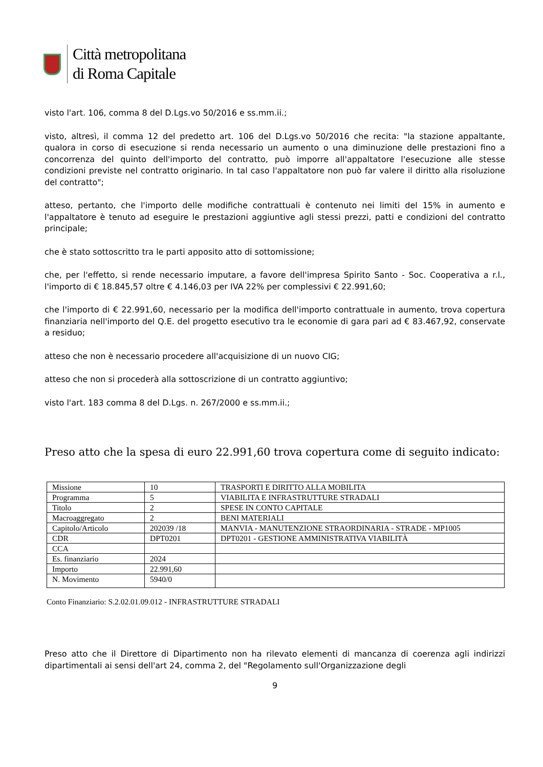Città metropolitana
di Roma Capitale
visto l'art. 106, comma 8 del D.Lgs.vo 50/2016 e ss.mm.ii.;
visto, altresì, il comma 12 del predetto art. 106 del D.Lgs.vo 50/2016 che recita: "la stazione appaltante, qualora in corso di esecuzione si renda necessario un aumento o una diminuzione delle prestazioni fino a concorrenza del quinto dell'importo del contratto, può imporre all'appaltatore l'esecuzione alle stesse condizioni previste nel contratto originario. In tal caso l'appaltatore non può far valere il diritto alla risoluzione del contratto";
atteso, pertanto, che l'importo delle modifiche contrattuali è contenuto nei limiti del 15% in aumento e l'appaltatore è tenuto ad eseguire le prestazioni aggiuntive agli stessi prezzi, patti e condizioni del contratto principale;
che è stato sottoscritto tra le parti apposito atto di sottomissione;
che, per l'effetto, si rende necessario imputare, a favore dell'impresa Spirito Santo - Soc. Cooperativa a r.l., l'importo di € 18.845,57 oltre € 4.146,03 per IVA 22% per complessivi € 22.991,60;
che l'importo di € 22.991,60, necessario per la modifica dell'importo contrattuale in aumento, trova copertura finanziaria nell'importo del Q.E. del progetto esecutivo tra le economie di gara pari ad € 83.467,92, conservate a residuo;
atteso che non è necessario procedere all'acquisizione di un nuovo CIG;
atteso che non si procederà alla sottoscrizione di un contratto aggiuntivo;
visto l'art. 183 comma 8 del D.Lgs. n. 267/2000 e ss.mm.ii.;
Preso atto che la spesa di euro 22.991,60 trova copertura come di seguito indicato:
| Missione | 10 | TRASPORTI E DIRITTO ALLA MOBILITA |
| Programma | 5 | VIABILITA E INFRASTRUTTURE STRADALI |
| Titolo | 2 | SPESE IN CONTO CAPITALE |
| Macroaggregato | 2 | BENI MATERIALI |
| Capitolo/Articolo | 202039 /18 | MANVIA - MANUTENZIONE STRAORDINARIA - STRADE - MP1005 |
| CDR | DPT0201 | DPT0201 - GESTIONE AMMINISTRATIVA VIABILITÀ |
| CCA | | |
| Es. finanziario | 2024 | |
| Importo | 22.991,60 | |
| N. Movimento | 5940/0 | |
Conto Finanziario: S.2.02.01.09.012 - INFRASTRUTTURE STRADALI
Preso atto che il Direttore di Dipartimento non ha rilevato elementi di mancanza di coerenza agli indirizzi dipartimentali ai sensi dell'art 24, comma 2, del "Regolamento sull'Organizzazione degli
9